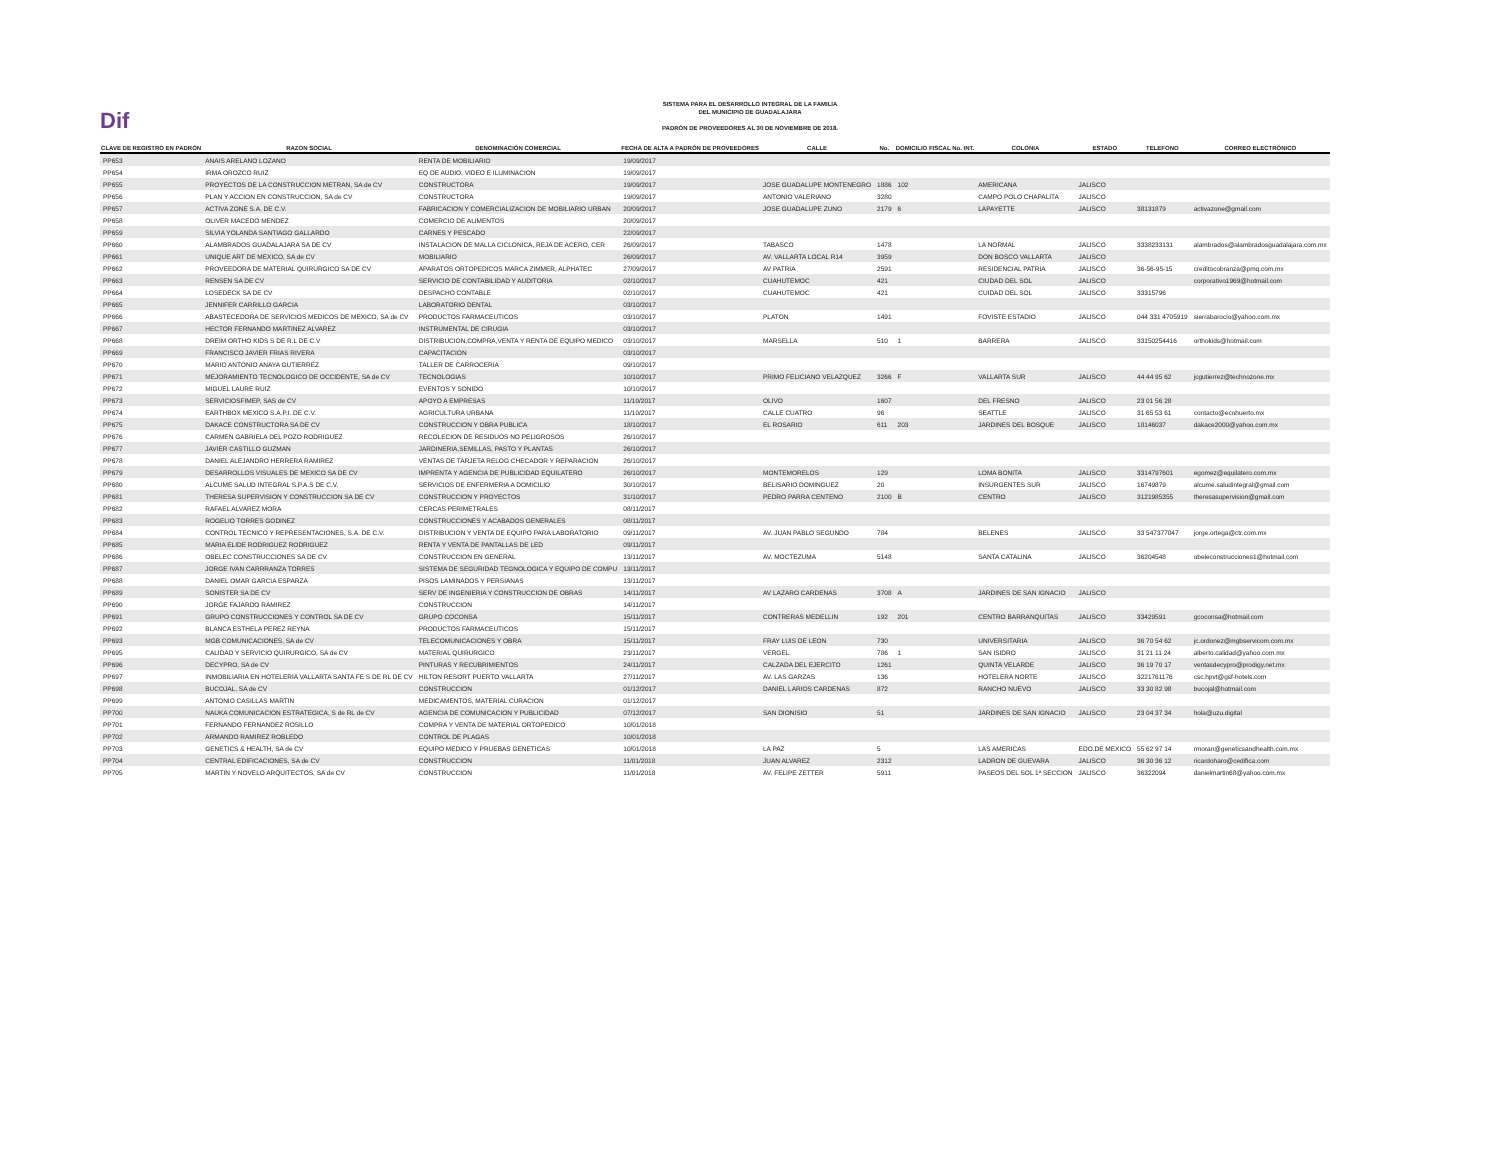Dif
SISTEMA PARA EL DESARROLLO INTEGRAL DE LA FAMILIA
DEL MUNICIPIO DE GUADALAJARA
PADRÓN DE PROVEEDORES AL 30 DE NOVIEMBRE DE 2018.
| CLAVE DE REGISTRO EN PADRÓN | RAZON SOCIAL | DENOMINACIÓN COMERCIAL | FECHA DE ALTA A PADRÓN DE PROVEEDORES | CALLE | No. | DOMICILIO FISCAL No. INT. | COLONIA | ESTADO | TELEFONO | CORREO ELECTRÓNICO |
| --- | --- | --- | --- | --- | --- | --- | --- | --- | --- | --- |
| PP653 | ANAIS ARELANO LOZANO | RENTA DE MOBILIARIO | 19/09/2017 | | | | | | | |
| PP654 | IRMA OROZCO RUIZ | EQ DE AUDIO, VIDEO E ILUMINACION | 19/09/2017 | | | | | | | |
| PP655 | PROYECTOS DE LA CONSTRUCCION METRAN, SA de CV | CONSTRUCTORA | 19/09/2017 | JOSE GUADALUPE MONTENEGRO | 1886 | 102 | AMERICANA | JALISCO | | |
| PP656 | PLAN Y ACCION EN CONSTRUCCION, SA de CV | CONSTRUCTORA | 19/09/2017 | ANTONIO VALERIANO | 3280 | | CAMPO POLO CHAPALITA | JALISCO | | |
| PP657 | ACTIVA ZONE S.A. DE C.V. | FABRICACION Y COMERCIALIZACION DE MOBILIARIO URBAN | 20/09/2017 | JOSE GUADALUPE ZUNO | 2179 | 6 | LAPAYETTE | JALISCO | 38131879 | activazone@gmail.com |
| PP658 | OLIVER MACEDO MENDEZ | COMERCIO DE ALIMENTOS | 20/09/2017 | | | | | | | |
| PP659 | SILVIA YOLANDA SANTIAGO GALLARDO | CARNES Y PESCADO | 22/09/2017 | | | | | | | |
| PP660 | ALAMBRADOS GUADALAJARA SA DE CV | INSTALACION DE MALLA CICLONICA, REJA DE ACERO, CER | 26/09/2017 | TABASCO | 1478 | | LA NORMAL | JALISCO | 3338233131 | alambrados@alambradosguadalajara.com.mx |
| PP661 | UNIQUE ART DE MEXICO, SA de CV | MOBILIARIO | 26/09/2017 | AV. VALLARTA LOCAL R14 | 3959 | | DON BOSCO VALLARTA | JALISCO | | |
| PP662 | PROVEEDORA DE MATERIAL QUIRURGICO SA DE CV | APARATOS ORTOPEDICOS MARCA ZIMMER, ALPHATEC | 27/09/2017 | AV PATRIA | 2591 | | RESIDENCIAL PATRIA | JALISCO | 36-56-95-15 | creditocobranza@pmq.com.mx |
| PP663 | RENSEN SA DE CV | SERVICIO DE CONTABILIDAD Y AUDITORIA | 02/10/2017 | CUAHUTEMOC | 421 | | CIUDAD DEL SOL | JALISCO | | corporativo1969@hotmail.com |
| PP664 | LOSEDECK SA DE CV | DESPACHO CONTABLE | 02/10/2017 | CUAHUTEMOC | 421 | | CUIDAD DEL SOL | JALISCO | 33315796 | |
| PP665 | JENNIFER CARRILLO GARCIA | LABORATORIO DENTAL | 03/10/2017 | | | | | | | |
| PP666 | ABASTECEDORA DE SERVICIOS MEDICOS DE MEXICO, SA de CV | PRODUCTOS FARMACEUTICOS | 03/10/2017 | PLATON | 1491 | | FOVISTE ESTADIO | JALISCO | 044 331 4705919 | sierrabarocio@yahoo.com.mx |
| PP667 | HECTOR FERNANDO MARTINEZ ALVAREZ | INSTRUMENTAL DE CIRUGIA | 03/10/2017 | | | | | | | |
| PP668 | DREIM ORTHO KIDS S DE R.L DE C.V | DISTRIBUCION,COMPRA,VENTA Y RENTA DE EQUIPO MEDICO | 03/10/2017 | MARSELLA | 510 | 1 | BARRERA | JALISCO | 33150254416 | orthokids@hotmail.com |
| PP669 | FRANCISCO JAVIER FRIAS RIVERA | CAPACITACION | 03/10/2017 | | | | | | | |
| PP670 | MARIO ANTONIO ANAYA GUTIERREZ | TALLER DE CARROCERIA | 09/10/2017 | | | | | | | |
| PP671 | MEJORAMIENTO TECNOLOGICO DE OCCIDENTE, SA de CV | TECNOLOGIAS | 10/10/2017 | PRIMO FELICIANO VELAZQUEZ | 3266 | F | VALLARTA SUR | JALISCO | 44 44 95 62 | jcgutierrez@technozone.mx |
| PP672 | MIGUEL LAURE RUIZ | EVENTOS Y SONIDO | 10/10/2017 | | | | | | | |
| PP673 | SERVICIOSFIMEP, SAS de CV | APOYO A EMPRESAS | 11/10/2017 | OLIVO | 1607 | | DEL FRESNO | JALISCO | 23 01 56 28 | |
| PP674 | EARTHBOX MEXICO S.A.P.I. DE C.V. | AGRICULTURA URBANA | 11/10/2017 | CALLE CUATRO | 96 | | SEATTLE | JALISCO | 31 65 53 61 | contacto@ecohuerto.mx |
| PP675 | DAKACE CONSTRUCTORA SA DE CV | CONSTRUCCION Y OBRA PUBLICA | 18/10/2017 | EL ROSARIO | 611 | 203 | JARDINES DEL BOSQUE | JALISCO | 18146037 | dakace2000@yahoo.com.mx |
| PP676 | CARMEN GABRIELA DEL POZO RODRIGUEZ | RECOLECION DE RESIDUOS NO PELIGROSOS | 26/10/2017 | | | | | | | |
| PP677 | JAVIER CASTILLO GUZMAN | JARDINERIA,SEMILLAS, PASTO Y PLANTAS | 26/10/2017 | | | | | | | |
| PP678 | DANIEL ALEJANDRO HERRERA RAMIREZ | VENTAS DE TARJETA RELOG CHECADOR Y REPARACION | 26/10/2017 | | | | | | | |
| PP679 | DESARROLLOS VISUALES DE MEXICO SA DE CV | IMPRENTA Y AGENCIA DE PUBLICIDAD EQUILATERO | 26/10/2017 | MONTEMORELOS | 129 | | LOMA BONITA | JALISCO | 3314797601 | egomez@equilatero.com.mx |
| PP680 | ALCUME SALUD INTEGRAL S.P.A.S DE C.V. | SERVICIOS DE ENFERMERIA A DOMICILIO | 30/10/2017 | BELISARIO DOMINGUEZ | 20 | | INSURGENTES SUR | JALISCO | 16749879 | alcume.saludintegral@gmail.com |
| PP681 | THERESA SUPERVISION Y CONSTRUCCION SA DE CV | CONSTRUCCION Y PROYECTOS | 31/10/2017 | PEDRO PARRA CENTENO | 2100 | B | CENTRO | JALISCO | 3121985355 | theresasupervision@gmail.com |
| PP682 | RAFAEL ALVAREZ MORA | CERCAS PERIMETRALES | 08/11/2017 | | | | | | | |
| PP683 | ROGELIO TORRES GODINEZ | CONSTRUCCIONES Y ACABADOS GENERALES | 08/11/2017 | | | | | | | |
| PP684 | CONTROL TECNICO Y REPRESENTACIONES, S.A. DE C.V. | DISTRIBUCION Y VENTA DE EQUIPO PARA LABORATORIO | 09/11/2017 | AV. JUAN PABLO SEGUNDO | 784 | | BELENES | JALISCO | 33 547377047 | jorge.ortega@ctr.com.mx |
| PP685 | MARIA ELIDE RODRIGUEZ RODRIGUEZ | RENTA Y VENTA DE PANTALLAS DE LED | 09/11/2017 | | | | | | | |
| PP686 | OBELEC CONSTRUCCIONES SA DE CV | CONSTRUCCION EN GENERAL | 13/11/2017 | AV. MOCTEZUMA | 5148 | | SANTA CATALINA | JALISCO | 36204548 | obeleconstrucciones1@hotmail.com |
| PP687 | JORGE IVAN CARRRANZA TORRES | SISTEMA DE SEGURIDAD TEGNOLOGICA Y EQUIPO DE COMPU | 13/11/2017 | | | | | | | |
| PP688 | DANIEL OMAR GARCIA ESPARZA | PISOS LAMINADOS Y PERSIANAS | 13/11/2017 | | | | | | | |
| PP689 | SONISTER SA DE CV | SERV DE INGENIERIA Y CONSTRUCCION DE OBRAS | 14/11/2017 | AV LAZARO CARDENAS | 3708 | A | JARDINES DE SAN IGNACIO | JALISCO | | |
| PP690 | JORGE FAJARDO RAMIREZ | CONSTRUCCION | 14/11/2017 | | | | | | | |
| PP691 | GRUPO CONSTRUCCIONES Y CONTROL SA DE CV | GRUPO COCONSA | 15/11/2017 | CONTRERAS MEDELLIN | 192 | 201 | CENTRO BARRANQUITAS | JALISCO | 33429591 | gcoconsa@hotmail.com |
| PP692 | BLANCA ESTHELA PEREZ REYNA | PRODUCTOS FARMACEUTICOS | 15/11/2017 | | | | | | | |
| PP693 | MGB COMUNICACIONES, SA de CV | TELECOMUNICACIONES Y OBRA | 15/11/2017 | FRAY LUIS DE LEON | 730 | | UNIVERSITARIA | JALISCO | 36 70 54 62 | jc.ordonez@mgbservicom.com.mx |
| PP695 | CALIDAD Y SERVICIO QUIRURGICO, SA de CV | MATERIAL QUIRURGICO | 23/11/2017 | VERGEL | 786 | 1 | SAN ISIDRO | JALISCO | 31 21 11 24 | alberto.calidad@yahoo.com.mx |
| PP696 | DECYPRO, SA de CV | PINTURAS Y RECUBRIMIENTOS | 24/11/2017 | CALZADA DEL EJERCITO | 1261 | | QUINTA VELARDE | JALISCO | 36 19 70 17 | ventasdecypro@prodigy.net.mx |
| PP697 | INMOBILIARIA EN HOTELERIA VALLARTA SANTA FE S DE RL DE CV | HILTON RESORT PUERTO VALLARTA | 27/11/2017 | AV. LAS GARZAS | 136 | | HOTELERA NORTE | JALISCO | 3221761176 | csc.hpvt@gsf-hotels.com |
| PP698 | BUCOJAL, SA de CV | CONSTRUCCION | 01/12/2017 | DANIEL LARIOS CARDENAS | 872 | | RANCHO NUEVO | JALISCO | 33 30 82 98 | bucojal@hotmail.com |
| PP699 | ANTONIO CASILLAS MARTIN | MEDICAMENTOS, MATERIAL CURACION | 01/12/2017 | | | | | | | |
| PP700 | NAUKA COMUNICACION ESTRATEGICA, S de RL de CV | AGENCIA DE COMUNICACION Y PUBLICIDAD | 07/12/2017 | SAN DIONISIO | 51 | | JARDINES DE SAN IGNACIO | JALISCO | 23 04 37 34 | hola@uzu.digital |
| PP701 | FERNANDO FERNANDEZ ROSILLO | COMPRA Y VENTA DE MATERIAL ORTOPEDICO | 10/01/2018 | | | | | | | |
| PP702 | ARMANDO RAMIREZ ROBLEDO | CONTROL DE PLAGAS | 10/01/2018 | | | | | | | |
| PP703 | GENETICS & HEALTH, SA de CV | EQUIPO MEDICO Y PRUEBAS GENETICAS | 10/01/2018 | LA PAZ | 5 | | LAS AMERICAS | EDO.DE MEXICO | 55 62 97 14 | rmoran@geneticsandhealth.com.mx |
| PP704 | CENTRAL EDIFICACIONES, SA de CV | CONSTRUCCION | 11/01/2018 | JUAN ALVAREZ | 2312 | | LADRON DE GUEVARA | JALISCO | 36 30 36 12 | ricardoharo@cedifica.com |
| PP705 | MARTIN Y NOVELO ARQUITECTOS, SA de CV | CONSTRUCCION | 11/01/2018 | AV. FELIPE ZETTER | 5911 | | PASEOS DEL SOL 1ª SECCION | JALISCO | 36322094 | danielmartin68@yahoo.com.mx |